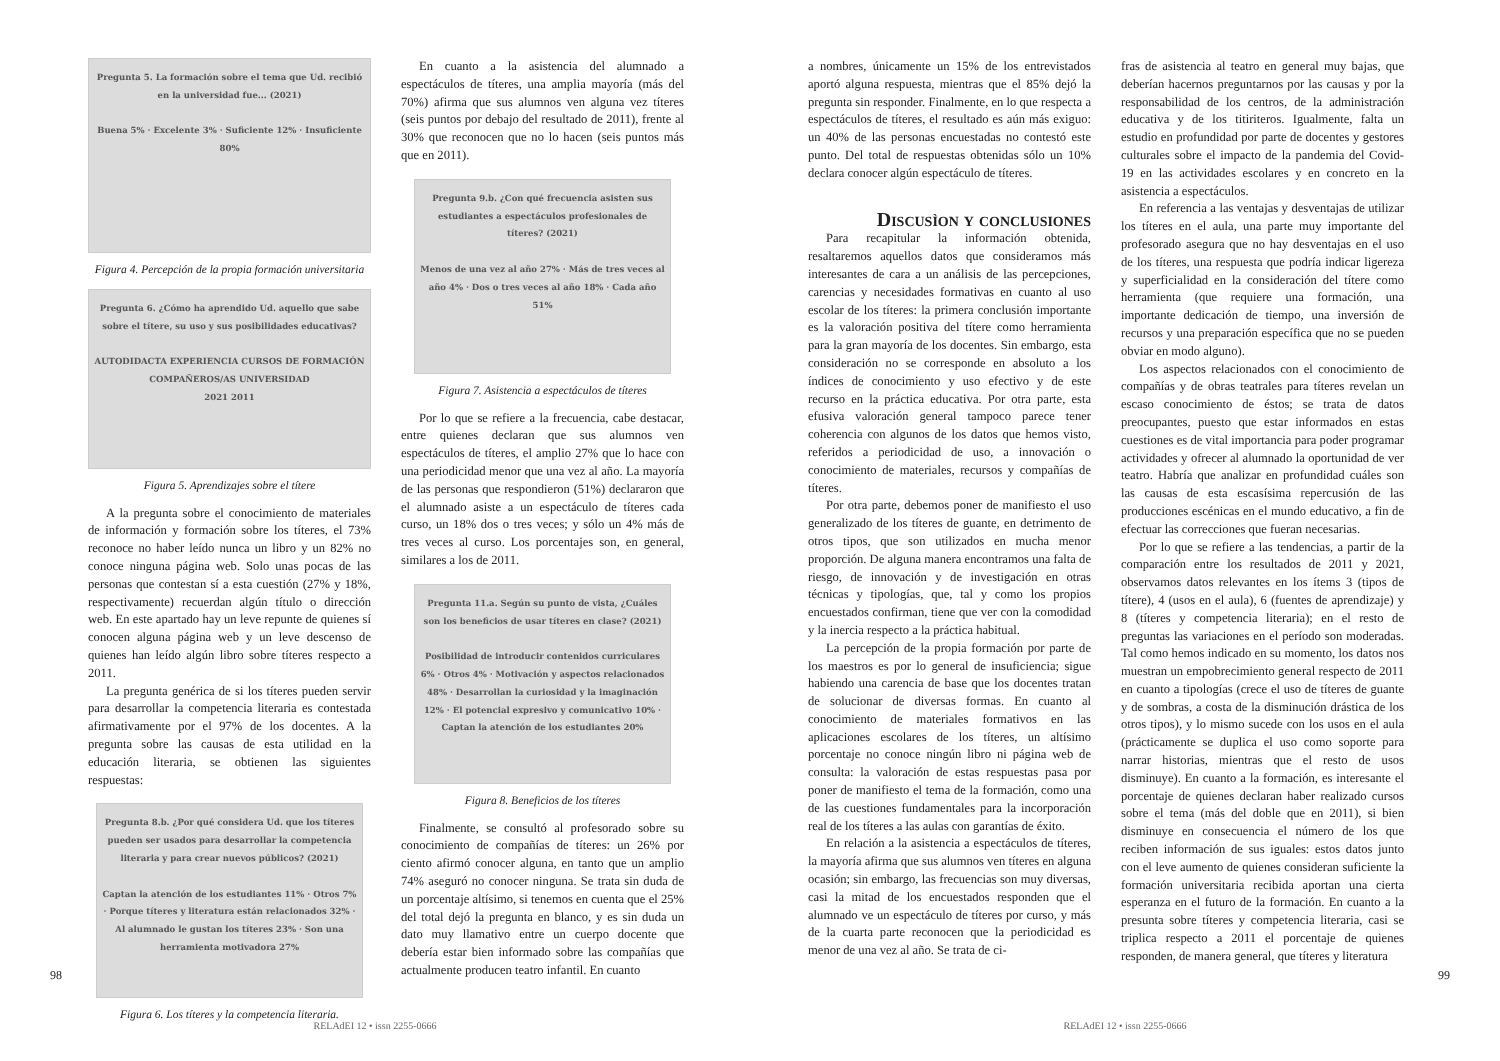Pregunta 5. La formación sobre el tema que Ud. recibió en la universidad fue... (2021)
Buena 5% · Excelente 3% · Suficiente 12% · Insuficiente 80%
Figura 4. Percepción de la propia formación universitaria
Pregunta 6. ¿Cómo ha aprendido Ud. aquello que sabe sobre el títere, su uso y sus posibilidades educativas?
AUTODIDACTA EXPERIENCIA CURSOS DE FORMACIÓN COMPAÑEROS/AS UNIVERSIDAD
2021 2011
Figura 5. Aprendizajes sobre el títere
A la pregunta sobre el conocimiento de materiales de información y formación sobre los títeres, el 73% reconoce no haber leído nunca un libro y un 82% no conoce ninguna página web. Solo unas pocas de las personas que contestan sí a esta cuestión (27% y 18%, respectivamente) recuerdan algún título o dirección web. En este apartado hay un leve repunte de quienes sí conocen alguna página web y un leve descenso de quienes han leído algún libro sobre títeres respecto a 2011.
La pregunta genérica de si los títeres pueden servir para desarrollar la competencia literaria es contestada afirmativamente por el 97% de los docentes. A la pregunta sobre las causas de esta utilidad en la educación literaria, se obtienen las siguientes respuestas:
Pregunta 8.b. ¿Por qué considera Ud. que los títeres pueden ser usados para desarrollar la competencia literaria y para crear nuevos públicos? (2021)
Captan la atención de los estudiantes 11% · Otros 7% · Porque títeres y literatura están relacionados 32% · Al alumnado le gustan los títeres 23% · Son una herramienta motivadora 27%
Figura 6. Los títeres y la competencia literaria.
En cuanto a la asistencia del alumnado a espectáculos de títeres, una amplia mayoría (más del 70%) afirma que sus alumnos ven alguna vez títeres (seis puntos por debajo del resultado de 2011), frente al 30% que reconocen que no lo hacen (seis puntos más que en 2011).
Pregunta 9.b. ¿Con qué frecuencia asisten sus estudiantes a espectáculos profesionales de títeres? (2021)
Menos de una vez al año 27% · Más de tres veces al año 4% · Dos o tres veces al año 18% · Cada año 51%
Figura 7. Asistencia a espectáculos de títeres
Por lo que se refiere a la frecuencia, cabe destacar, entre quienes declaran que sus alumnos ven espectáculos de títeres, el amplio 27% que lo hace con una periodicidad menor que una vez al año. La mayoría de las personas que respondieron (51%) declararon que el alumnado asiste a un espectáculo de títeres cada curso, un 18% dos o tres veces; y sólo un 4% más de tres veces al curso. Los porcentajes son, en general, similares a los de 2011.
Pregunta 11.a. Según su punto de vista, ¿Cuáles son los beneficios de usar títeres en clase? (2021)
Posibilidad de introducir contenidos curriculares 6% · Otros 4% · Motivación y aspectos relacionados 48% · Desarrollan la curiosidad y la imaginación 12% · El potencial expresivo y comunicativo 10% · Captan la atención de los estudiantes 20%
Figura 8. Beneficios de los títeres
Finalmente, se consultó al profesorado sobre su conocimiento de compañías de títeres: un 26% por ciento afirmó conocer alguna, en tanto que un amplio 74% aseguró no conocer ninguna. Se trata sin duda de un porcentaje altísimo, si tenemos en cuenta que el 25% del total dejó la pregunta en blanco, y es sin duda un dato muy llamativo entre un cuerpo docente que debería estar bien informado sobre las compañías que actualmente producen teatro infantil. En cuanto
98
RELAdEI 12 • issn 2255-0666
a nombres, únicamente un 15% de los entrevistados aportó alguna respuesta, mientras que el 85% dejó la pregunta sin responder. Finalmente, en lo que respecta a espectáculos de títeres, el resultado es aún más exiguo: un 40% de las personas encuestadas no contestó este punto. Del total de respuestas obtenidas sólo un 10% declara conocer algún espectáculo de títeres.
Discusìon y conclusiones
Para recapitular la información obtenida, resaltaremos aquellos datos que consideramos más interesantes de cara a un análisis de las percepciones, carencias y necesidades formativas en cuanto al uso escolar de los títeres: la primera conclusión importante es la valoración positiva del títere como herramienta para la gran mayoría de los docentes. Sin embargo, esta consideración no se corresponde en absoluto a los índices de conocimiento y uso efectivo y de este recurso en la práctica educativa. Por otra parte, esta efusiva valoración general tampoco parece tener coherencia con algunos de los datos que hemos visto, referidos a periodicidad de uso, a innovación o conocimiento de materiales, recursos y compañías de títeres.
Por otra parte, debemos poner de manifiesto el uso generalizado de los títeres de guante, en detrimento de otros tipos, que son utilizados en mucha menor proporción. De alguna manera encontramos una falta de riesgo, de innovación y de investigación en otras técnicas y tipologías, que, tal y como los propios encuestados confirman, tiene que ver con la comodidad y la inercia respecto a la práctica habitual.
La percepción de la propia formación por parte de los maestros es por lo general de insuficiencia; sigue habiendo una carencia de base que los docentes tratan de solucionar de diversas formas. En cuanto al conocimiento de materiales formativos en las aplicaciones escolares de los títeres, un altísimo porcentaje no conoce ningún libro ni página web de consulta: la valoración de estas respuestas pasa por poner de manifiesto el tema de la formación, como una de las cuestiones fundamentales para la incorporación real de los títeres a las aulas con garantías de éxito.
En relación a la asistencia a espectáculos de títeres, la mayoría afirma que sus alumnos ven títeres en alguna ocasión; sin embargo, las frecuencias son muy diversas, casi la mitad de los encuestados responden que el alumnado ve un espectáculo de títeres por curso, y más de la cuarta parte reconocen que la periodicidad es menor de una vez al año. Se trata de ci-
fras de asistencia al teatro en general muy bajas, que deberían hacernos preguntarnos por las causas y por la responsabilidad de los centros, de la administración educativa y de los titiriteros. Igualmente, falta un estudio en profundidad por parte de docentes y gestores culturales sobre el impacto de la pandemia del Covid-19 en las actividades escolares y en concreto en la asistencia a espectáculos.
En referencia a las ventajas y desventajas de utilizar los títeres en el aula, una parte muy importante del profesorado asegura que no hay desventajas en el uso de los títeres, una respuesta que podría indicar ligereza y superficialidad en la consideración del títere como herramienta (que requiere una formación, una importante dedicación de tiempo, una inversión de recursos y una preparación específica que no se pueden obviar en modo alguno).
Los aspectos relacionados con el conocimiento de compañías y de obras teatrales para títeres revelan un escaso conocimiento de éstos; se trata de datos preocupantes, puesto que estar informados en estas cuestiones es de vital importancia para poder programar actividades y ofrecer al alumnado la oportunidad de ver teatro. Habría que analizar en profundidad cuáles son las causas de esta escasísima repercusión de las producciones escénicas en el mundo educativo, a fin de efectuar las correcciones que fueran necesarias.
Por lo que se refiere a las tendencias, a partir de la comparación entre los resultados de 2011 y 2021, observamos datos relevantes en los ítems 3 (tipos de títere), 4 (usos en el aula), 6 (fuentes de aprendizaje) y 8 (títeres y competencia literaria); en el resto de preguntas las variaciones en el período son moderadas. Tal como hemos indicado en su momento, los datos nos muestran un empobrecimiento general respecto de 2011 en cuanto a tipologías (crece el uso de títeres de guante y de sombras, a costa de la disminución drástica de los otros tipos), y lo mismo sucede con los usos en el aula (prácticamente se duplica el uso como soporte para narrar historias, mientras que el resto de usos disminuye). En cuanto a la formación, es interesante el porcentaje de quienes declaran haber realizado cursos sobre el tema (más del doble que en 2011), si bien disminuye en consecuencia el número de los que reciben información de sus iguales: estos datos junto con el leve aumento de quienes consideran suficiente la formación universitaria recibida aportan una cierta esperanza en el futuro de la formación. En cuanto a la presunta sobre títeres y competencia literaria, casi se triplica respecto a 2011 el porcentaje de quienes responden, de manera general, que títeres y literatura
99
RELAdEI 12 • issn 2255-0666